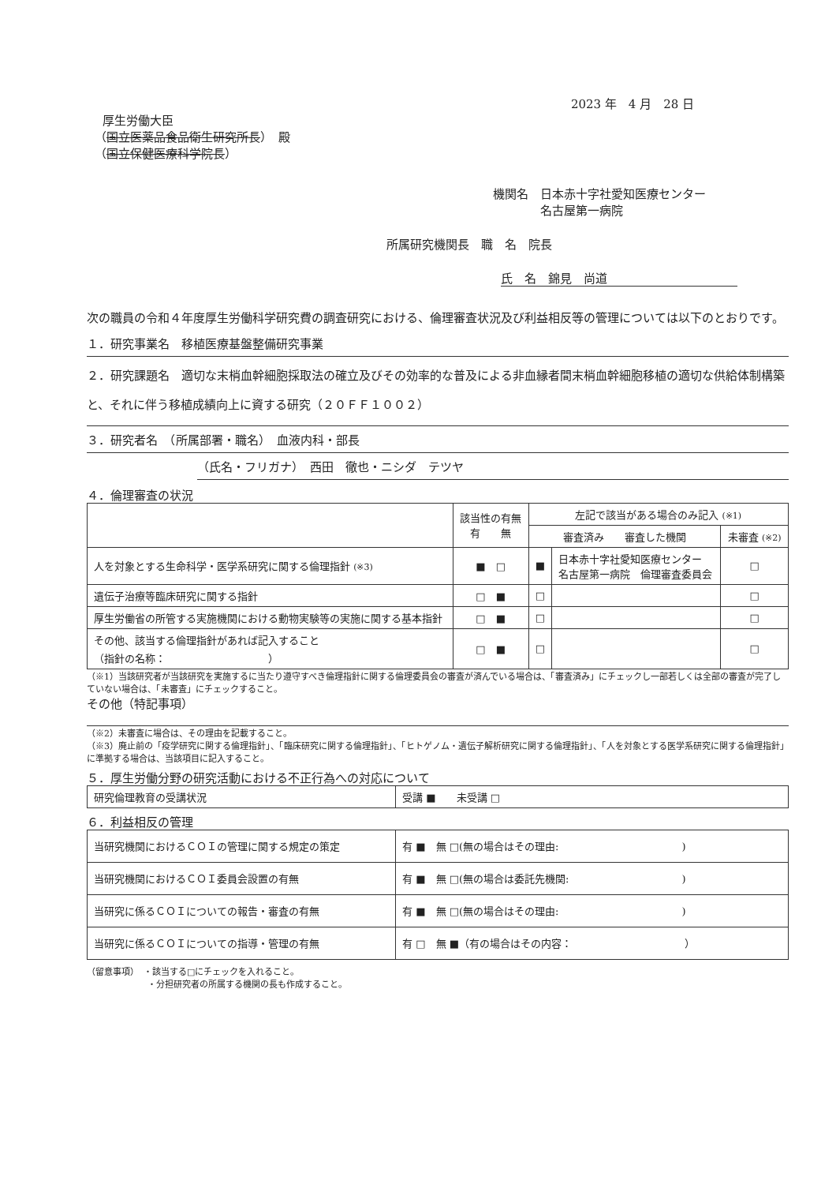2023 年　4 月　28 日
厚生労働大臣
（国立医薬品食品衛生研究所長）　殿
（国立保健医療科学院長）
機関名　日本赤十字社愛知医療センター
　　　　名古屋第一病院
所属研究機関長　職　名　院長
氏　名　錦見　尚道
次の職員の令和４年度厚生労働科学研究費の調査研究における、倫理審査状況及び利益相反等の管理については以下のとおりです。
１．研究事業名　移植医療基盤整備研究事業
２．研究課題名　適切な末梢血幹細胞採取法の確立及びその効率的な普及による非血縁者間末梢血幹細胞移植の適切な供給体制構築と、それに伴う移植成績向上に資する研究（２０ＦＦ１００２）
３．研究者名　（所属部署・職名）　血液内科・部長
（氏名・フリガナ）　西田　徹也・ニシダ　テツヤ
４．倫理審査の状況
| | 該当性の有無 有 無 | 左記で該当がある場合のみ記入 (※1) | | |
| --- | --- | --- | --- | --- |
| | | 審査済み 審査した機関 | | 未審査 (※2) |
| 人を対象とする生命科学・医学系研究に関する倫理指針 (※3) | ■ □ | ■ | 日本赤十字社愛知医療センター 名古屋第一病院 倫理審査委員会 | □ |
| 遺伝子治療等臨床研究に関する指針 | □ ■ | □ | | □ |
| 厚生労働省の所管する実施機関における動物実験等の実施に関する基本指針 | □ ■ | □ | | □ |
| その他、該当する倫理指針があれば記入すること （指針の名称： ） | □ ■ | □ | | □ |
（※1）当該研究者が当該研究を実施するに当たり遵守すべき倫理指針に関する倫理委員会の審査が済んでいる場合は、「審査済み」にチェックし一部若しくは全部の審査が完了していない場合は、「未審査」にチェックすること。
その他（特記事項）
（※2）未審査に場合は、その理由を記載すること。
（※3）廃止前の「疫学研究に関する倫理指針」、「臨床研究に関する倫理指針」、「ヒトゲノム・遺伝子解析研究に関する倫理指針」、「人を対象とする医学系研究に関する倫理指針」に準拠する場合は、当該項目に記入すること。
５．厚生労働分野の研究活動における不正行為への対応について
| 研究倫理教育の受講状況 | 受講 ■ 未受講 □ |
６．利益相反の管理
| 当研究機関におけるＣＯＩの管理に関する規定の策定 | 有 ■ 無 □(無の場合はその理由: ) |
| 当研究機関におけるＣＯＩ委員会設置の有無 | 有 ■ 無 □(無の場合は委託先機関: ) |
| 当研究に係るＣＯＩについての報告・審査の有無 | 有 ■ 無 □(無の場合はその理由: ) |
| 当研究に係るＣＯＩについての指導・管理の有無 | 有 □ 無 ■（有の場合はその内容： ） |
（留意事項）　・該当する□にチェックを入れること。
　　　　　　　・分担研究者の所属する機関の長も作成すること。